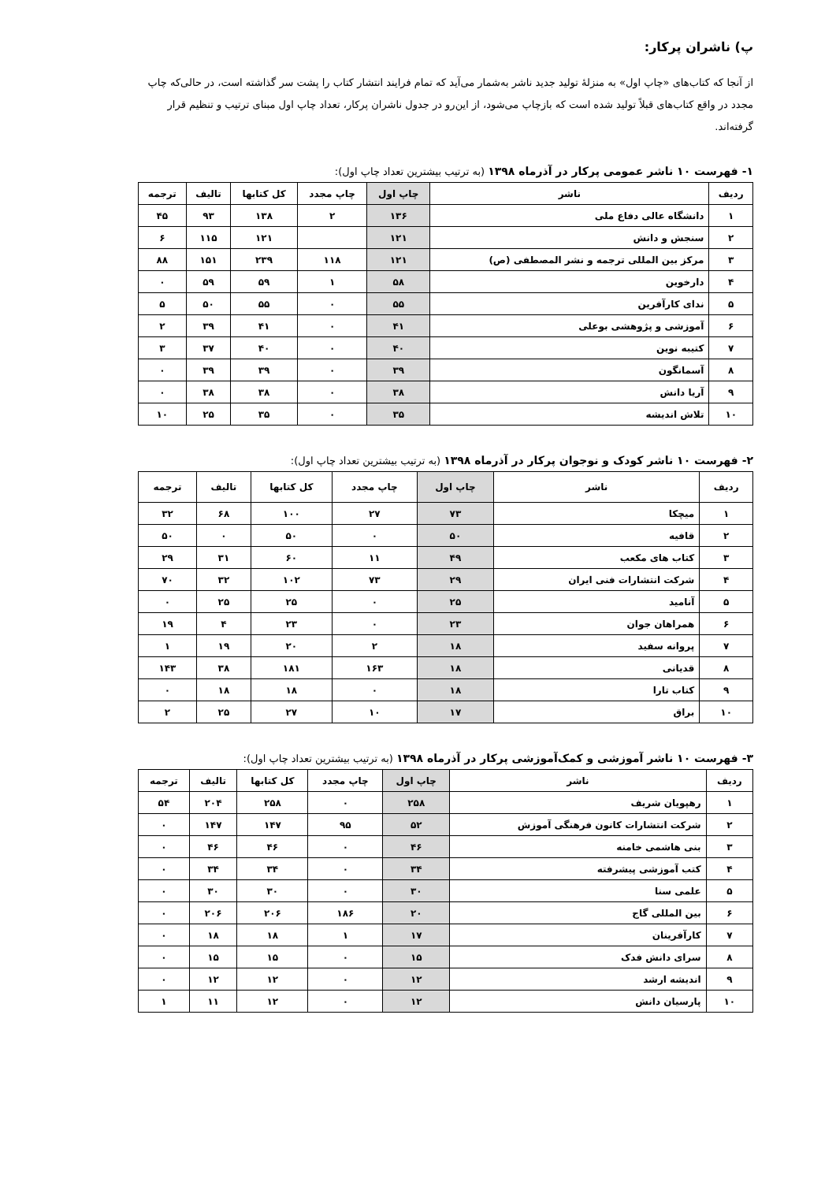پ) ناشران پرکار:
از آنجا که کتاب‌های «چاپ اول» به منزلهٔ تولید جدید ناشر به‌شمار می‌آید که تمام فرایند انتشار کتاب را پشت سر گذاشته است، در حالی‌که چاپ مجدد در واقع کتاب‌های قبلاً تولید شده است که بازچاپ می‌شود، از این‌رو در جدول ناشران پرکار، تعداد چاپ اول مبنای ترتیب و تنظیم قرار گرفته‌اند.
۱- فهرست ۱۰ ناشر عمومی پرکار در آذرماه ۱۳۹۸ (به ترتیب بیشترین تعداد چاپ اول):
| ردیف | ناشر | چاپ اول | چاپ مجدد | کل کتابها | تالیف | ترجمه |
| --- | --- | --- | --- | --- | --- | --- |
| ۱ | دانشگاه عالی دفاع ملی | ۱۳۶ | ۲ | ۱۳۸ | ۹۳ | ۴۵ |
| ۲ | سنجش و دانش | ۱۲۱ | | ۱۲۱ | ۱۱۵ | ۶ |
| ۳ | مرکز بین المللی ترجمه و نشر المصطفی (ص) | ۱۲۱ | ۱۱۸ | ۲۳۹ | ۱۵۱ | ۸۸ |
| ۴ | دارخوین | ۵۸ | ۱ | ۵۹ | ۵۹ | ۰ |
| ۵ | ندای کارآفرین | ۵۵ | ۰ | ۵۵ | ۵۰ | ۵ |
| ۶ | آموزشی و پژوهشی بوعلی | ۴۱ | ۰ | ۴۱ | ۳۹ | ۲ |
| ۷ | کتیبه نوین | ۴۰ | ۰ | ۴۰ | ۳۷ | ۳ |
| ۸ | آسمانگون | ۳۹ | ۰ | ۳۹ | ۳۹ | ۰ |
| ۹ | آریا دانش | ۳۸ | ۰ | ۳۸ | ۳۸ | ۰ |
| ۱۰ | تلاش اندیشه | ۳۵ | ۰ | ۳۵ | ۲۵ | ۱۰ |
۲- فهرست ۱۰ ناشر کودک و نوجوان پرکار در آذرماه ۱۳۹۸ (به ترتیب بیشترین تعداد چاپ اول):
| ردیف | ناشر | چاپ اول | چاپ مجدد | کل کتابها | تالیف | ترجمه |
| --- | --- | --- | --- | --- | --- | --- |
| ۱ | میچکا | ۷۳ | ۲۷ | ۱۰۰ | ۶۸ | ۳۲ |
| ۲ | قافیه | ۵۰ | ۰ | ۵۰ | ۰ | ۵۰ |
| ۳ | کتاب های مکعب | ۴۹ | ۱۱ | ۶۰ | ۳۱ | ۲۹ |
| ۴ | شرکت انتشارات فنی ایران | ۲۹ | ۷۳ | ۱۰۲ | ۳۲ | ۷۰ |
| ۵ | آنامید | ۲۵ | ۰ | ۲۵ | ۲۵ | ۰ |
| ۶ | همراهان جوان | ۲۳ | ۰ | ۲۳ | ۴ | ۱۹ |
| ۷ | پروانه سفید | ۱۸ | ۲ | ۲۰ | ۱۹ | ۱ |
| ۸ | قدیانی | ۱۸ | ۱۶۳ | ۱۸۱ | ۳۸ | ۱۴۳ |
| ۹ | کتاب تارا | ۱۸ | ۰ | ۱۸ | ۱۸ | ۰ |
| ۱۰ | براق | ۱۷ | ۱۰ | ۲۷ | ۲۵ | ۲ |
۳- فهرست ۱۰ ناشر آموزشی و کمک‌آموزشی پرکار در آذرماه ۱۳۹۸ (به ترتیب بیشترین تعداد چاپ اول):
| ردیف | ناشر | چاپ اول | چاپ مجدد | کل کتابها | تالیف | ترجمه |
| --- | --- | --- | --- | --- | --- | --- |
| ۱ | رهپویان شریف | ۲۵۸ | ۰ | ۲۵۸ | ۲۰۴ | ۵۴ |
| ۲ | شرکت انتشارات کانون فرهنگی آموزش | ۵۲ | ۹۵ | ۱۴۷ | ۱۴۷ | ۰ |
| ۳ | بنی هاشمی خامنه | ۴۶ | ۰ | ۴۶ | ۴۶ | ۰ |
| ۴ | کتب آموزشی پیشرفته | ۳۴ | ۰ | ۳۴ | ۳۴ | ۰ |
| ۵ | علمی سنا | ۳۰ | ۰ | ۳۰ | ۳۰ | ۰ |
| ۶ | بین المللی گاج | ۲۰ | ۱۸۶ | ۲۰۶ | ۲۰۶ | ۰ |
| ۷ | کارآفرینان | ۱۷ | ۱ | ۱۸ | ۱۸ | ۰ |
| ۸ | سرای دانش فدک | ۱۵ | ۰ | ۱۵ | ۱۵ | ۰ |
| ۹ | اندیشه ارشد | ۱۲ | ۰ | ۱۲ | ۱۲ | ۰ |
| ۱۰ | پارسیان دانش | ۱۲ | ۰ | ۱۲ | ۱۱ | ۱ |